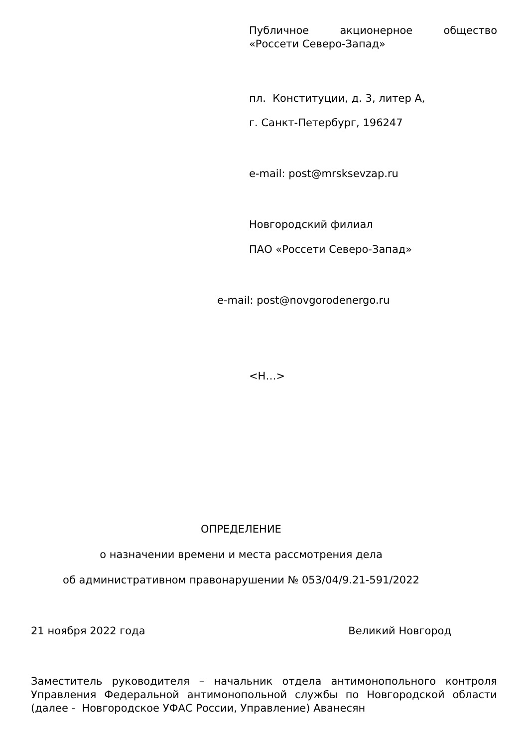Публичное акционерное общество
«Россети Северо-Запад»
пл. Конституции, д. 3, литер А,
г. Санкт-Петербург, 196247
e-mail: post@mrsksevzap.ru
Новгородский филиал
ПАО «Россети Северо-Запад»
e-mail: post@novgorodenergo.ru
<Н…>
ОПРЕДЕЛЕНИЕ
о назначении времени и места рассмотрения дела
об административном правонарушении № 053/04/9.21-591/2022
21 ноября 2022 года Великий Новгород
Заместитель руководителя – начальник отдела антимонопольного контроля Управления Федеральной антимонопольной службы по Новгородской области (далее - Новгородское УФАС России, Управление) Аванесян